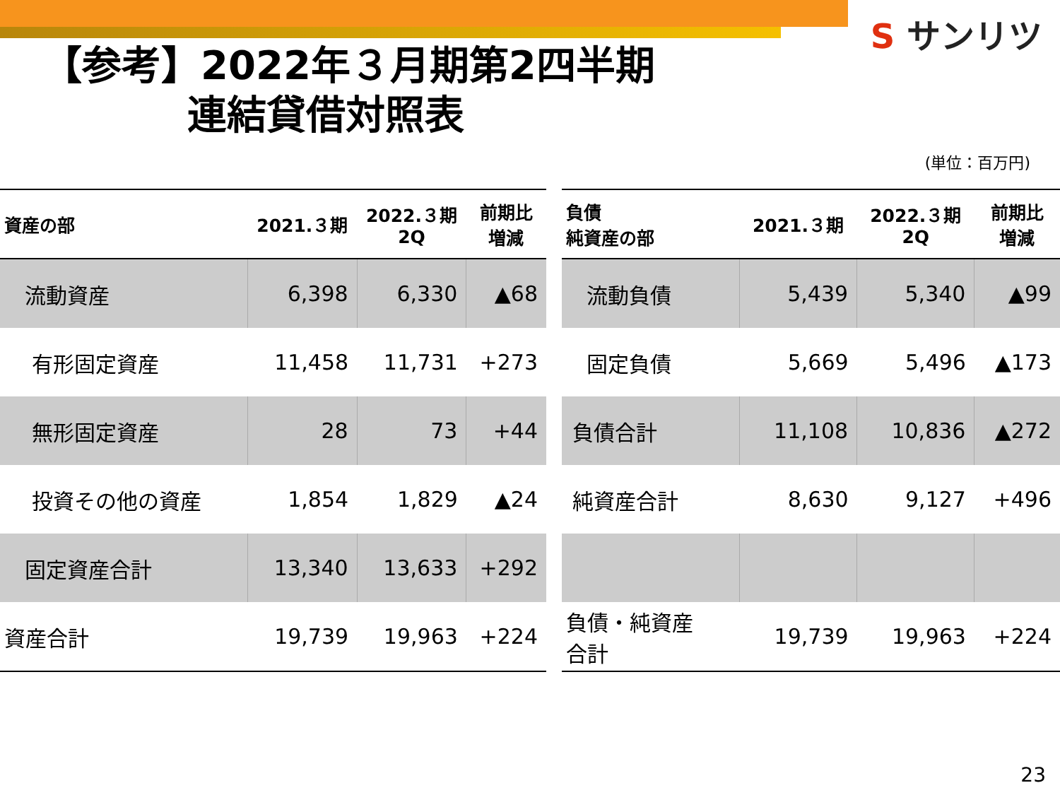S サンリツ
【参考】2022年３月期第2四半期
連結貸借対照表
(単位：百万円)
| 資産の部 | 2021.３期 | 2022.３期 2Q | 前期比 増減 |
| --- | --- | --- | --- |
| 流動資産 | 6,398 | 6,330 | ▲68 |
| 有形固定資産 | 11,458 | 11,731 | +273 |
| 無形固定資産 | 28 | 73 | +44 |
| 投資その他の資産 | 1,854 | 1,829 | ▲24 |
| 固定資産合計 | 13,340 | 13,633 | +292 |
| 資産合計 | 19,739 | 19,963 | +224 |
| 負債 純資産の部 | 2021.３期 | 2022.３期 2Q | 前期比 増減 |
| --- | --- | --- | --- |
| 流動負債 | 5,439 | 5,340 | ▲99 |
| 固定負債 | 5,669 | 5,496 | ▲173 |
| 負債合計 | 11,108 | 10,836 | ▲272 |
| 純資産合計 | 8,630 | 9,127 | +496 |
| 負債・純資産 合計 | 19,739 | 19,963 | +224 |
23